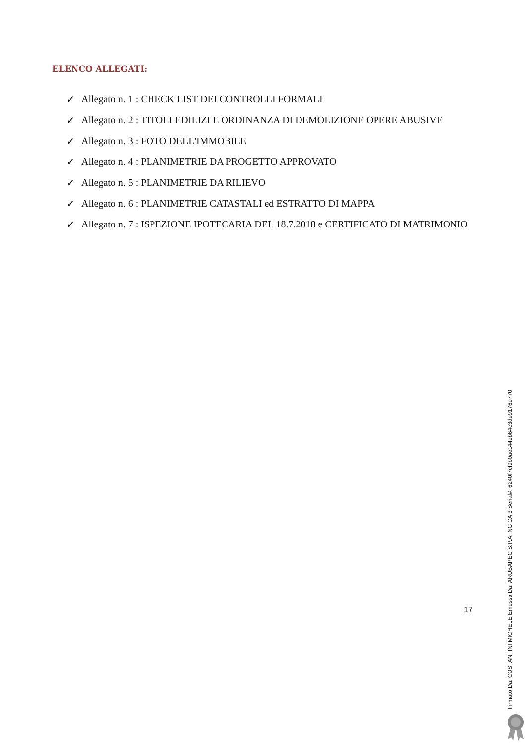ELENCO ALLEGATI:
✓ Allegato n. 1 : CHECK LIST DEI CONTROLLI FORMALI
✓ Allegato n. 2 : TITOLI EDILIZI E ORDINANZA DI DEMOLIZIONE OPERE ABUSIVE
✓ Allegato n. 3 : FOTO DELL'IMMOBILE
✓ Allegato n. 4 : PLANIMETRIE DA PROGETTO APPROVATO
✓ Allegato n. 5 : PLANIMETRIE DA RILIEVO
✓ Allegato n. 6 : PLANIMETRIE CATASTALI ed ESTRATTO DI MAPPA
✓ Allegato n. 7 : ISPEZIONE IPOTECARIA DEL 18.7.2018 e CERTIFICATO DI MATRIMONIO
17
Firmato Da: COSTANTINI MICHELE Emesso Da: ARUBAPEC S.P.A. NG CA 3 Serial#: 6240f7cf9b0ae144eb64c3de9176e770